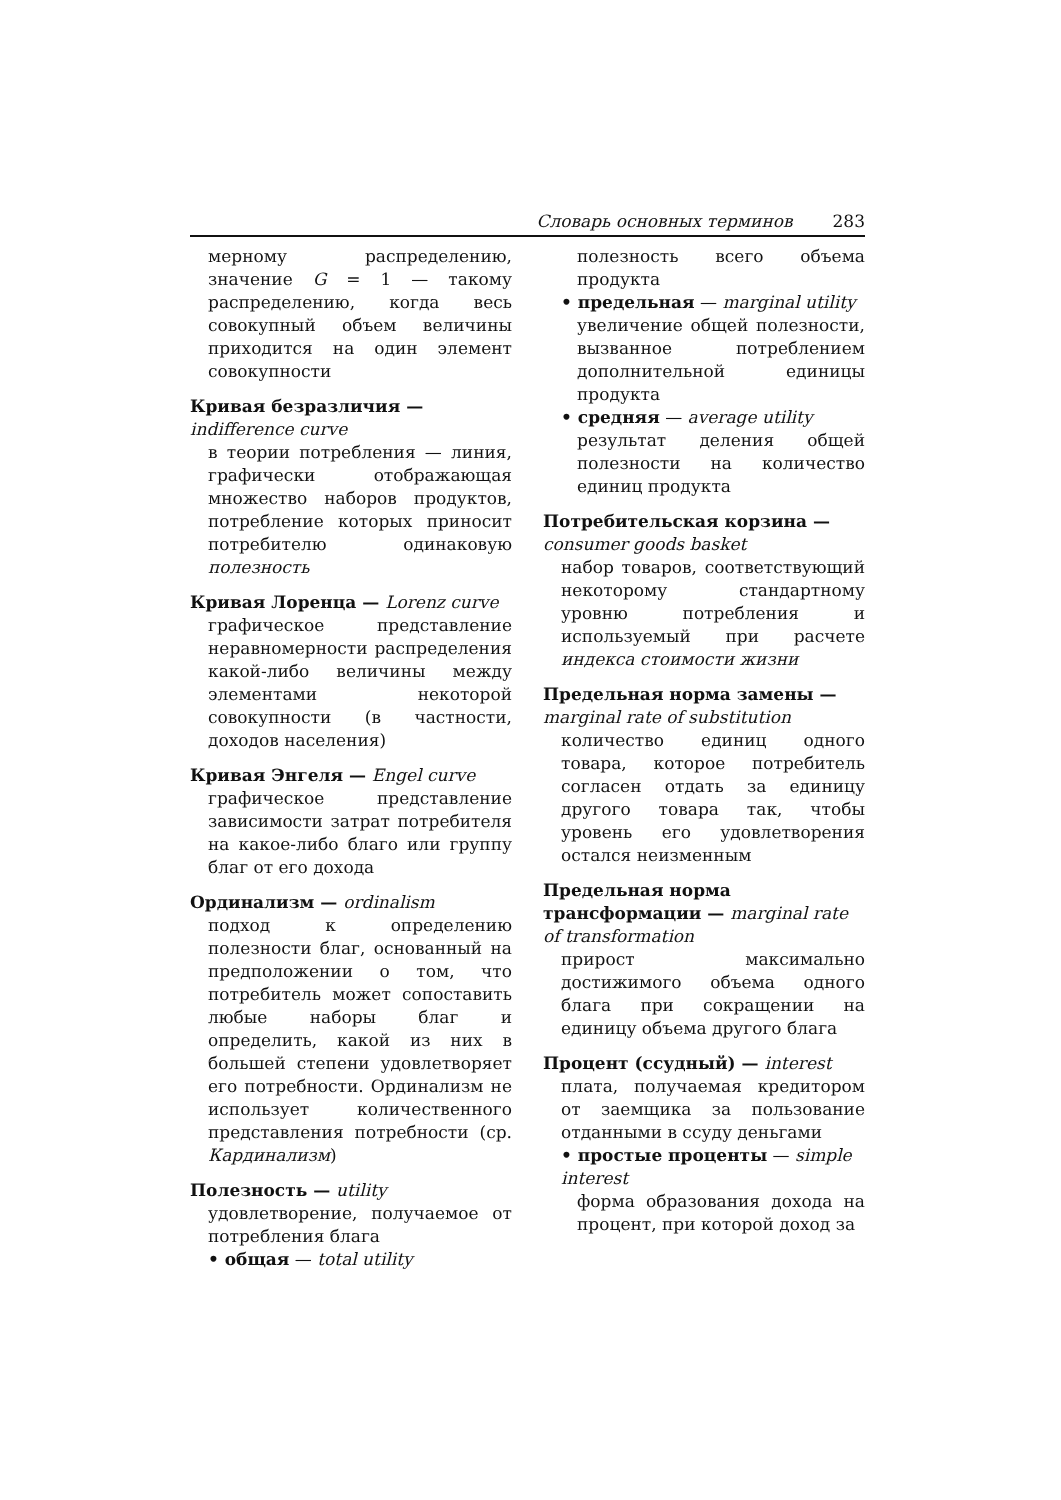Словарь основных терминов 283
мерному распределению, значение G = 1 — такому распределению, когда весь совокупный объем величины приходится на один элемент совокупности
Кривая безразличия — indifference curve
в теории потребления — линия, графически отображающая множество наборов продуктов, потребление которых приносит потребителю одинаковую полезность
Кривая Лоренца — Lorenz curve
графическое представление неравномерности распределения какой-либо величины между элементами некоторой совокупности (в частности, доходов населения)
Кривая Энгеля — Engel curve
графическое представление зависимости затрат потребителя на какое-либо благо или группу благ от его дохода
Ординализм — ordinalism
подход к определению полезности благ, основанный на предположении о том, что потребитель может сопоставить любые наборы благ и определить, какой из них в большей степени удовлетворяет его потребности. Ординализм не использует количественного представления потребности (ср. Кардинализм)
Полезность — utility
удовлетворение, получаемое от потребления блага
• общая — total utility
полезность всего объема продукта
• предельная — marginal utility
увеличение общей полезности, вызванное потреблением дополнительной единицы продукта
• средняя — average utility
результат деления общей полезности на количество единиц продукта
Потребительская корзина — consumer goods basket
набор товаров, соответствующий некоторому стандартному уровню потребления и используемый при расчете индекса стоимости жизни
Предельная норма замены — marginal rate of substitution
количество единиц одного товара, которое потребитель согласен отдать за единицу другого товара так, чтобы уровень его удовлетворения остался неизменным
Предельная норма трансформации — marginal rate of transformation
прирост максимально достижимого объема одного блага при сокращении на единицу объема другого блага
Процент (ссудный) — interest
плата, получаемая кредитором от заемщика за пользование отданными в ссуду деньгами
• простые проценты — simple interest
форма образования дохода на процент, при которой доход за